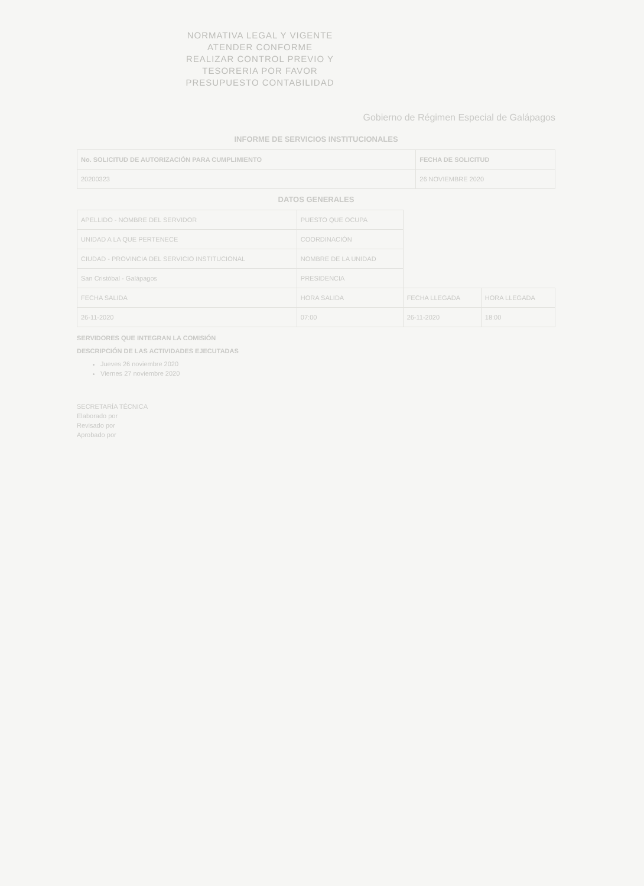NORMATIVA LEGAL Y VIGENTE
ATENDER CONFORME
REALIZAR CONTROL PREVIO Y
TESORERIA POR FAVOR
PRESUPUESTO CONTABILIDAD
Gobierno de Régimen Especial de Galápagos
INFORME DE SERVICIOS INSTITUCIONALES
| No. SOLICITUD DE AUTORIZACIÓN PARA CUMPLIMIENTO | FECHA DE SOLICITUD |
| --- | --- |
| 20200323 | 26 NOVIEMBRE 2020 |
DATOS GENERALES
| APELLIDO - NOMBRE DEL SERVIDOR | PUESTO QUE OCUPA | | |
| UNIDAD A LA QUE PERTENECE | COORDINACIÓN | | |
| CIUDAD - PROVINCIA DEL SERVICIO INSTITUCIONAL | NOMBRE DE LA UNIDAD | | |
| San Cristóbal - Galápagos | PRESIDENCIA | | |
| FECHA SALIDA | HORA SALIDA | FECHA LLEGADA | HORA LLEGADA |
| 26-11-2020 | 07:00 | 26-11-2020 | 18:00 |
SERVIDORES QUE INTEGRAN LA COMISIÓN
DESCRIPCIÓN DE LAS ACTIVIDADES EJECUTADAS
Jueves 26 noviembre 2020
Viernes 27 noviembre 2020
SECRETARÍA TÉCNICA
Elaborado por
Revisado por
Aprobado por